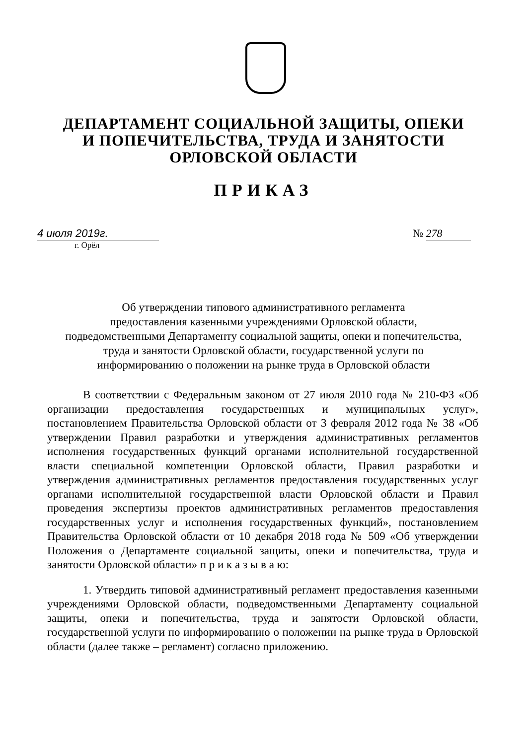ДЕПАРТАМЕНТ СОЦИАЛЬНОЙ ЗАЩИТЫ, ОПЕКИ
И ПОПЕЧИТЕЛЬСТВА, ТРУДА И ЗАНЯТОСТИ
ОРЛОВСКОЙ ОБЛАСТИ
ПРИКАЗ
4 июля 2019г. № 278
г. Орёл
Об утверждении типового административного регламента
предоставления казенными учреждениями Орловской области,
подведомственными Департаменту социальной защиты, опеки и попечительства,
труда и занятости Орловской области, государственной услуги по
информированию о положении на рынке труда в Орловской области
В соответствии с Федеральным законом от 27 июля 2010 года № 210-ФЗ «Об организации предоставления государственных и муниципальных услуг», постановлением Правительства Орловской области от 3 февраля 2012 года № 38 «Об утверждении Правил разработки и утверждения административных регламентов исполнения государственных функций органами исполнительной государственной власти специальной компетенции Орловской области, Правил разработки и утверждения административных регламентов предоставления государственных услуг органами исполнительной государственной власти Орловской области и Правил проведения экспертизы проектов административных регламентов предоставления государственных услуг и исполнения государственных функций», постановлением Правительства Орловской области от 10 декабря 2018 года № 509 «Об утверждении Положения о Департаменте социальной защиты, опеки и попечительства, труда и занятости Орловской области» п р и к а з ы в а ю:
1. Утвердить типовой административный регламент предоставления казенными учреждениями Орловской области, подведомственными Департаменту социальной защиты, опеки и попечительства, труда и занятости Орловской области, государственной услуги по информированию о положении на рынке труда в Орловской области (далее также – регламент) согласно приложению.